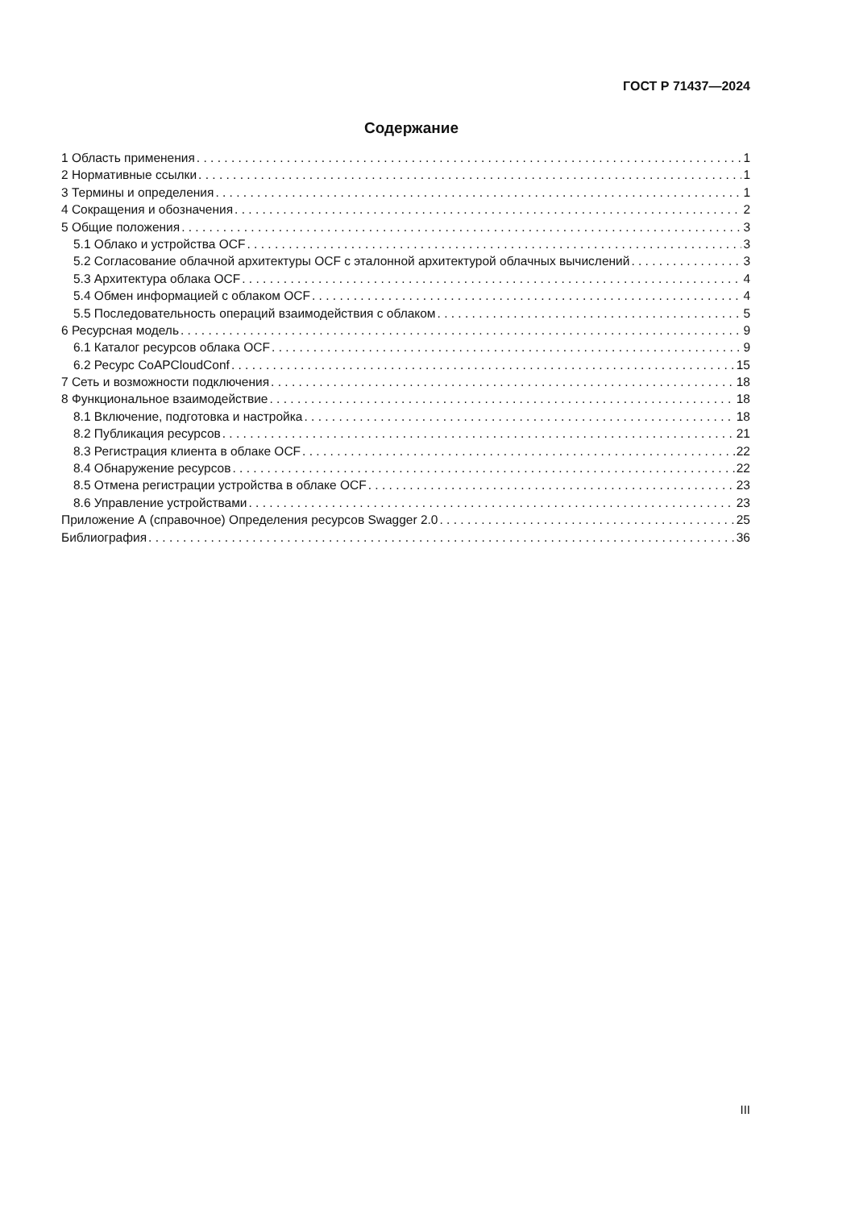ГОСТ Р 71437—2024
Содержание
1 Область применения 1
2 Нормативные ссылки 1
3 Термины и определения 1
4 Сокращения и обозначения 2
5 Общие положения 3
5.1 Облако и устройства OCF 3
5.2 Согласование облачной архитектуры OCF с эталонной архитектурой облачных вычислений 3
5.3 Архитектура облака OCF 4
5.4 Обмен информацией с облаком OCF 4
5.5 Последовательность операций взаимодействия с облаком 5
6 Ресурсная модель 9
6.1 Каталог ресурсов облака OCF 9
6.2 Ресурс CoAPCloudConf 15
7 Сеть и возможности подключения 18
8 Функциональное взаимодействие 18
8.1 Включение, подготовка и настройка 18
8.2 Публикация ресурсов 21
8.3 Регистрация клиента в облаке OCF 22
8.4 Обнаружение ресурсов 22
8.5 Отмена регистрации устройства в облаке OCF 23
8.6 Управление устройствами 23
Приложение А (справочное) Определения ресурсов Swagger 2.0 25
Библиография 36
III